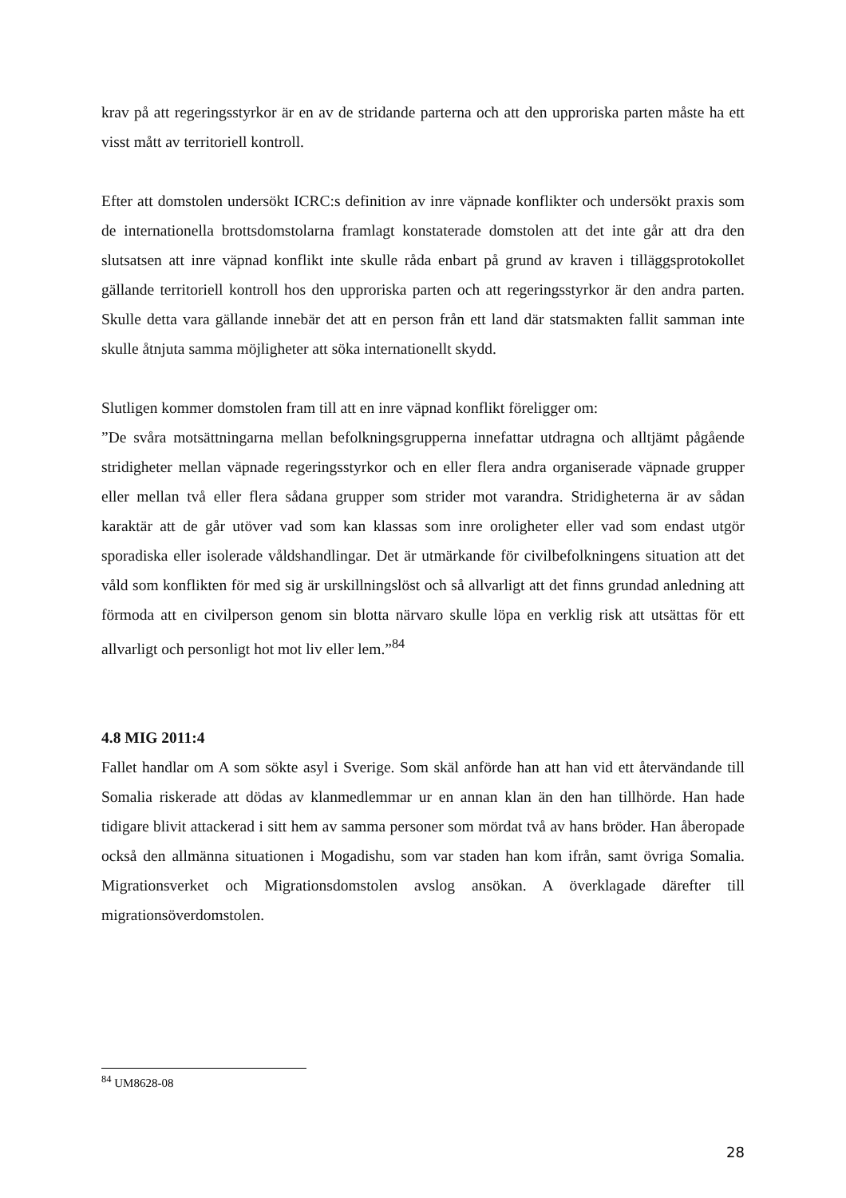krav på att regeringsstyrkor är en av de stridande parterna och att den upproriska parten måste ha ett visst mått av territoriell kontroll.
Efter att domstolen undersökt ICRC:s definition av inre väpnade konflikter och undersökt praxis som de internationella brottsdomstolarna framlagt konstaterade domstolen att det inte går att dra den slutsatsen att inre väpnad konflikt inte skulle råda enbart på grund av kraven i tilläggsprotokollet gällande territoriell kontroll hos den upproriska parten och att regeringsstyrkor är den andra parten. Skulle detta vara gällande innebär det att en person från ett land där statsmakten fallit samman inte skulle åtnjuta samma möjligheter att söka internationellt skydd.
Slutligen kommer domstolen fram till att en inre väpnad konflikt föreligger om:
”De svåra motsättningarna mellan befolkningsgrupperna innefattar utdragna och alltjämt pågående stridigheter mellan väpnade regeringsstyrkor och en eller flera andra organiserade väpnade grupper eller mellan två eller flera sådana grupper som strider mot varandra. Stridigheterna är av sådan karaktär att de går utöver vad som kan klassas som inre oroligheter eller vad som endast utgör sporadiska eller isolerade våldshandlingar. Det är utmärkande för civilbefolkningens situation att det våld som konflikten för med sig är urskillningslöst och så allvarligt att det finns grundad anledning att förmoda att en civilperson genom sin blotta närvaro skulle löpa en verklig risk att utsättas för ett allvarligt och personligt hot mot liv eller lem.”<sup>84</sup>
4.8 MIG 2011:4
Fallet handlar om A som sökte asyl i Sverige. Som skäl anförde han att han vid ett återvändande till Somalia riskerade att dödas av klanmedlemmar ur en annan klan än den han tillhörde. Han hade tidigare blivit attackerad i sitt hem av samma personer som mördat två av hans bröder. Han åberopade också den allmänna situationen i Mogadishu, som var staden han kom ifrån, samt övriga Somalia. Migrationsverket och Migrationsdomstolen avslog ansökan. A överklagade därefter till migrationsöverdomstolen.
<sup>84</sup> UM8628-08
28